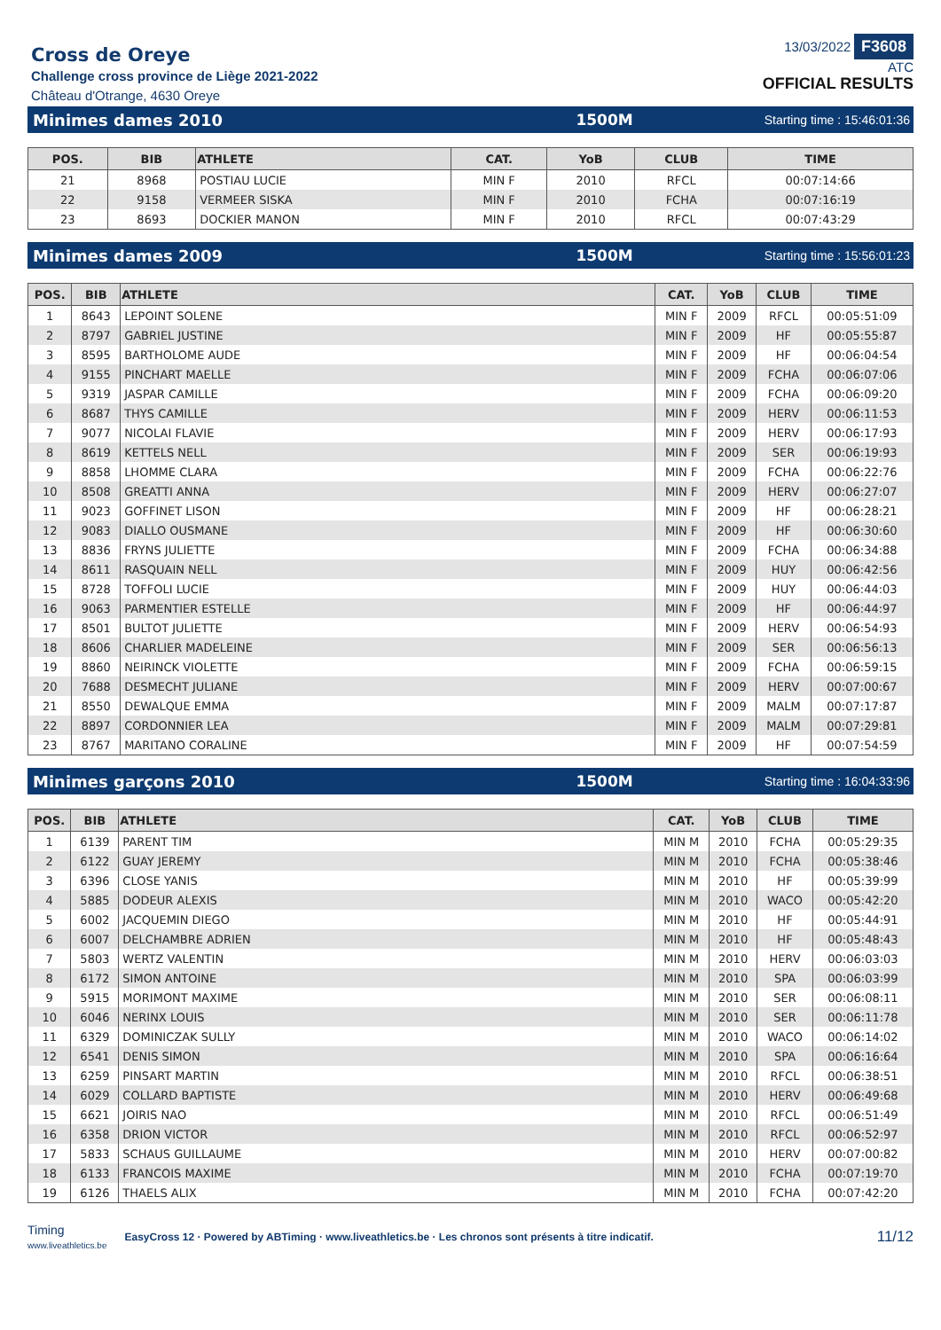Cross de Oreye
Challenge cross province de Liège 2021-2022
Château d'Otrange, 4630 Oreye
13/03/2022 F3608
ATC
OFFICIAL RESULTS
Minimes dames 2010 1500M Starting time : 15:46:01:36
| POS. | BIB | ATHLETE | CAT. | YoB | CLUB | TIME |
| --- | --- | --- | --- | --- | --- | --- |
| 21 | 8968 | POSTIAU LUCIE | MIN F | 2010 | RFCL | 00:07:14:66 |
| 22 | 9158 | VERMEER SISKA | MIN F | 2010 | FCHA | 00:07:16:19 |
| 23 | 8693 | DOCKIER MANON | MIN F | 2010 | RFCL | 00:07:43:29 |
Minimes dames 2009 1500M Starting time : 15:56:01:23
| POS. | BIB | ATHLETE | CAT. | YoB | CLUB | TIME |
| --- | --- | --- | --- | --- | --- | --- |
| 1 | 8643 | LEPOINT SOLENE | MIN F | 2009 | RFCL | 00:05:51:09 |
| 2 | 8797 | GABRIEL JUSTINE | MIN F | 2009 | HF | 00:05:55:87 |
| 3 | 8595 | BARTHOLOME AUDE | MIN F | 2009 | HF | 00:06:04:54 |
| 4 | 9155 | PINCHART MAELLE | MIN F | 2009 | FCHA | 00:06:07:06 |
| 5 | 9319 | JASPAR CAMILLE | MIN F | 2009 | FCHA | 00:06:09:20 |
| 6 | 8687 | THYS CAMILLE | MIN F | 2009 | HERV | 00:06:11:53 |
| 7 | 9077 | NICOLAI FLAVIE | MIN F | 2009 | HERV | 00:06:17:93 |
| 8 | 8619 | KETTELS NELL | MIN F | 2009 | SER | 00:06:19:93 |
| 9 | 8858 | LHOMME CLARA | MIN F | 2009 | FCHA | 00:06:22:76 |
| 10 | 8508 | GREATTI ANNA | MIN F | 2009 | HERV | 00:06:27:07 |
| 11 | 9023 | GOFFINET LISON | MIN F | 2009 | HF | 00:06:28:21 |
| 12 | 9083 | DIALLO OUSMANE | MIN F | 2009 | HF | 00:06:30:60 |
| 13 | 8836 | FRYNS JULIETTE | MIN F | 2009 | FCHA | 00:06:34:88 |
| 14 | 8611 | RASQUAIN NELL | MIN F | 2009 | HUY | 00:06:42:56 |
| 15 | 8728 | TOFFOLI LUCIE | MIN F | 2009 | HUY | 00:06:44:03 |
| 16 | 9063 | PARMENTIER ESTELLE | MIN F | 2009 | HF | 00:06:44:97 |
| 17 | 8501 | BULTOT JULIETTE | MIN F | 2009 | HERV | 00:06:54:93 |
| 18 | 8606 | CHARLIER MADELEINE | MIN F | 2009 | SER | 00:06:56:13 |
| 19 | 8860 | NEIRINCK VIOLETTE | MIN F | 2009 | FCHA | 00:06:59:15 |
| 20 | 7688 | DESMECHT JULIANE | MIN F | 2009 | HERV | 00:07:00:67 |
| 21 | 8550 | DEWALQUE EMMA | MIN F | 2009 | MALM | 00:07:17:87 |
| 22 | 8897 | CORDONNIER LEA | MIN F | 2009 | MALM | 00:07:29:81 |
| 23 | 8767 | MARITANO CORALINE | MIN F | 2009 | HF | 00:07:54:59 |
Minimes garçons 2010 1500M Starting time : 16:04:33:96
| POS. | BIB | ATHLETE | CAT. | YoB | CLUB | TIME |
| --- | --- | --- | --- | --- | --- | --- |
| 1 | 6139 | PARENT TIM | MIN M | 2010 | FCHA | 00:05:29:35 |
| 2 | 6122 | GUAY JEREMY | MIN M | 2010 | FCHA | 00:05:38:46 |
| 3 | 6396 | CLOSE YANIS | MIN M | 2010 | HF | 00:05:39:99 |
| 4 | 5885 | DODEUR ALEXIS | MIN M | 2010 | WACO | 00:05:42:20 |
| 5 | 6002 | JACQUEMIN DIEGO | MIN M | 2010 | HF | 00:05:44:91 |
| 6 | 6007 | DELCHAMBRE ADRIEN | MIN M | 2010 | HF | 00:05:48:43 |
| 7 | 5803 | WERTZ VALENTIN | MIN M | 2010 | HERV | 00:06:03:03 |
| 8 | 6172 | SIMON ANTOINE | MIN M | 2010 | SPA | 00:06:03:99 |
| 9 | 5915 | MORIMONT MAXIME | MIN M | 2010 | SER | 00:06:08:11 |
| 10 | 6046 | NERINX LOUIS | MIN M | 2010 | SER | 00:06:11:78 |
| 11 | 6329 | DOMINICZAK SULLY | MIN M | 2010 | WACO | 00:06:14:02 |
| 12 | 6541 | DENIS SIMON | MIN M | 2010 | SPA | 00:06:16:64 |
| 13 | 6259 | PINSART MARTIN | MIN M | 2010 | RFCL | 00:06:38:51 |
| 14 | 6029 | COLLARD BAPTISTE | MIN M | 2010 | HERV | 00:06:49:68 |
| 15 | 6621 | JOIRIS NAO | MIN M | 2010 | RFCL | 00:06:51:49 |
| 16 | 6358 | DRION VICTOR | MIN M | 2010 | RFCL | 00:06:52:97 |
| 17 | 5833 | SCHAUS GUILLAUME | MIN M | 2010 | HERV | 00:07:00:82 |
| 18 | 6133 | FRANCOIS MAXIME | MIN M | 2010 | FCHA | 00:07:19:70 |
| 19 | 6126 | THAELS ALIX | MIN M | 2010 | FCHA | 00:07:42:20 |
Timing
www.liveathletics.be
EasyCross 12 · Powered by ABTiming · www.liveathletics.be · Les chronos sont présents à titre indicatif.
11/12